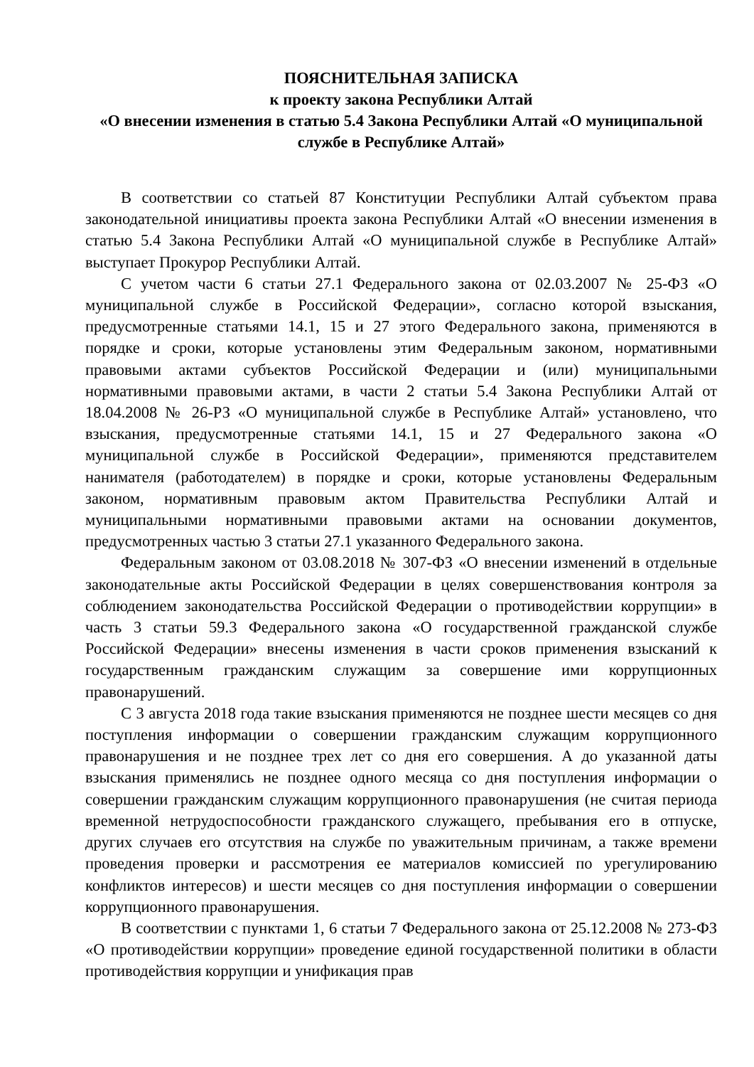ПОЯСНИТЕЛЬНАЯ ЗАПИСКА
к проекту закона Республики Алтай
«О внесении изменения в статью 5.4 Закона Республики Алтай «О муниципальной службе в Республике Алтай»
В соответствии со статьей 87 Конституции Республики Алтай субъектом права законодательной инициативы проекта закона Республики Алтай «О внесении изменения в статью 5.4 Закона Республики Алтай «О муниципальной службе в Республике Алтай» выступает Прокурор Республики Алтай.
С учетом части 6 статьи 27.1 Федерального закона от 02.03.2007 № 25-ФЗ «О муниципальной службе в Российской Федерации», согласно которой взыскания, предусмотренные статьями 14.1, 15 и 27 этого Федерального закона, применяются в порядке и сроки, которые установлены этим Федеральным законом, нормативными правовыми актами субъектов Российской Федерации и (или) муниципальными нормативными правовыми актами, в части 2 статьи 5.4 Закона Республики Алтай от 18.04.2008 № 26-РЗ «О муниципальной службе в Республике Алтай» установлено, что взыскания, предусмотренные статьями 14.1, 15 и 27 Федерального закона «О муниципальной службе в Российской Федерации», применяются представителем нанимателя (работодателем) в порядке и сроки, которые установлены Федеральным законом, нормативным правовым актом Правительства Республики Алтай и муниципальными нормативными правовыми актами на основании документов, предусмотренных частью 3 статьи 27.1 указанного Федерального закона.
Федеральным законом от 03.08.2018 № 307-ФЗ «О внесении изменений в отдельные законодательные акты Российской Федерации в целях совершенствования контроля за соблюдением законодательства Российской Федерации о противодействии коррупции» в часть 3 статьи 59.3 Федерального закона «О государственной гражданской службе Российской Федерации» внесены изменения в части сроков применения взысканий к государственным гражданским служащим за совершение ими коррупционных правонарушений.
С 3 августа 2018 года такие взыскания применяются не позднее шести месяцев со дня поступления информации о совершении гражданским служащим коррупционного правонарушения и не позднее трех лет со дня его совершения. А до указанной даты взыскания применялись не позднее одного месяца со дня поступления информации о совершении гражданским служащим коррупционного правонарушения (не считая периода временной нетрудоспособности гражданского служащего, пребывания его в отпуске, других случаев его отсутствия на службе по уважительным причинам, а также времени проведения проверки и рассмотрения ее материалов комиссией по урегулированию конфликтов интересов) и шести месяцев со дня поступления информации о совершении коррупционного правонарушения.
В соответствии с пунктами 1, 6 статьи 7 Федерального закона от 25.12.2008 № 273-ФЗ «О противодействии коррупции» проведение единой государственной политики в области противодействия коррупции и унификация прав